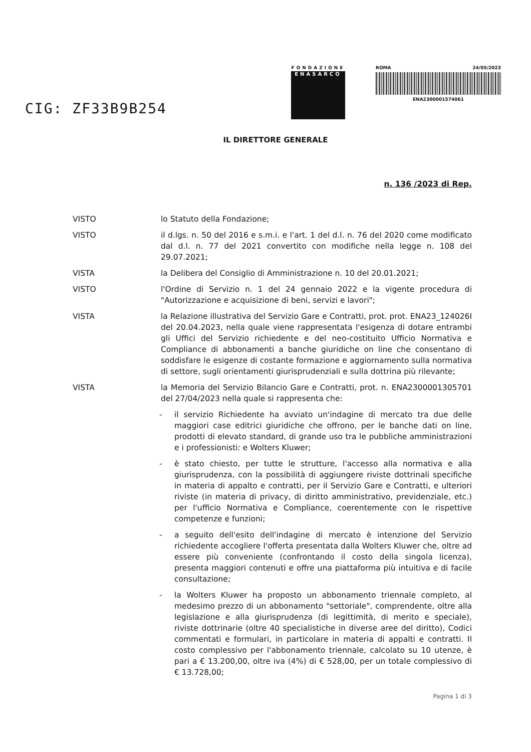CIG: ZF33B9B254
FONDAZIONE
ENASARCO
ROMA 24/05/2023
ENA2300001574061
IL DIRETTORE GENERALE
n. 136 /2023 di Rep.
VISTO lo Statuto della Fondazione;
VISTO il d.lgs. n. 50 del 2016 e s.m.i. e l'art. 1 del d.l. n. 76 del 2020 come modificato dal d.l. n. 77 del 2021 convertito con modifiche nella legge n. 108 del 29.07.2021;
VISTA la Delibera del Consiglio di Amministrazione n. 10 del 20.01.2021;
VISTO l'Ordine di Servizio n. 1 del 24 gennaio 2022 e la vigente procedura di "Autorizzazione e acquisizione di beni, servizi e lavori";
VISTA la Relazione illustrativa del Servizio Gare e Contratti, prot. prot. ENA23_124026I del 20.04.2023, nella quale viene rappresentata l'esigenza di dotare entrambi gli Uffici del Servizio richiedente e del neo-costituito Ufficio Normativa e Compliance di abbonamenti a banche giuridiche on line che consentano di soddisfare le esigenze di costante formazione e aggiornamento sulla normativa di settore, sugli orientamenti giurisprudenziali e sulla dottrina più rilevante;
VISTA la Memoria del Servizio Bilancio Gare e Contratti, prot. n. ENA2300001305701 del 27/04/2023 nella quale si rappresenta che:
- il servizio Richiedente ha avviato un'indagine di mercato tra due delle maggiori case editrici giuridiche che offrono, per le banche dati on line, prodotti di elevato standard, di grande uso tra le pubbliche amministrazioni e i professionisti: e Wolters Kluwer;
- è stato chiesto, per tutte le strutture, l'accesso alla normativa e alla giurisprudenza, con la possibilità di aggiungere riviste dottrinali specifiche in materia di appalto e contratti, per il Servizio Gare e Contratti, e ulteriori riviste (in materia di privacy, di diritto amministrativo, previdenziale, etc.) per l'ufficio Normativa e Compliance, coerentemente con le rispettive competenze e funzioni;
- a seguito dell'esito dell'indagine di mercato è intenzione del Servizio richiedente accogliere l'offerta presentata dalla Wolters Kluwer che, oltre ad essere più conveniente (confrontando il costo della singola licenza), presenta maggiori contenuti e offre una piattaforma più intuitiva e di facile consultazione;
- la Wolters Kluwer ha proposto un abbonamento triennale completo, al medesimo prezzo di un abbonamento "settoriale", comprendente, oltre alla legislazione e alla giurisprudenza (di legittimità, di merito e speciale), riviste dottrinarie (oltre 40 specialistiche in diverse aree del diritto), Codici commentati e formulari, in particolare in materia di appalti e contratti. Il costo complessivo per l'abbonamento triennale, calcolato su 10 utenze, è pari a € 13.200,00, oltre iva (4%) di € 528,00, per un totale complessivo di € 13.728,00;
Pagina 1 di 3